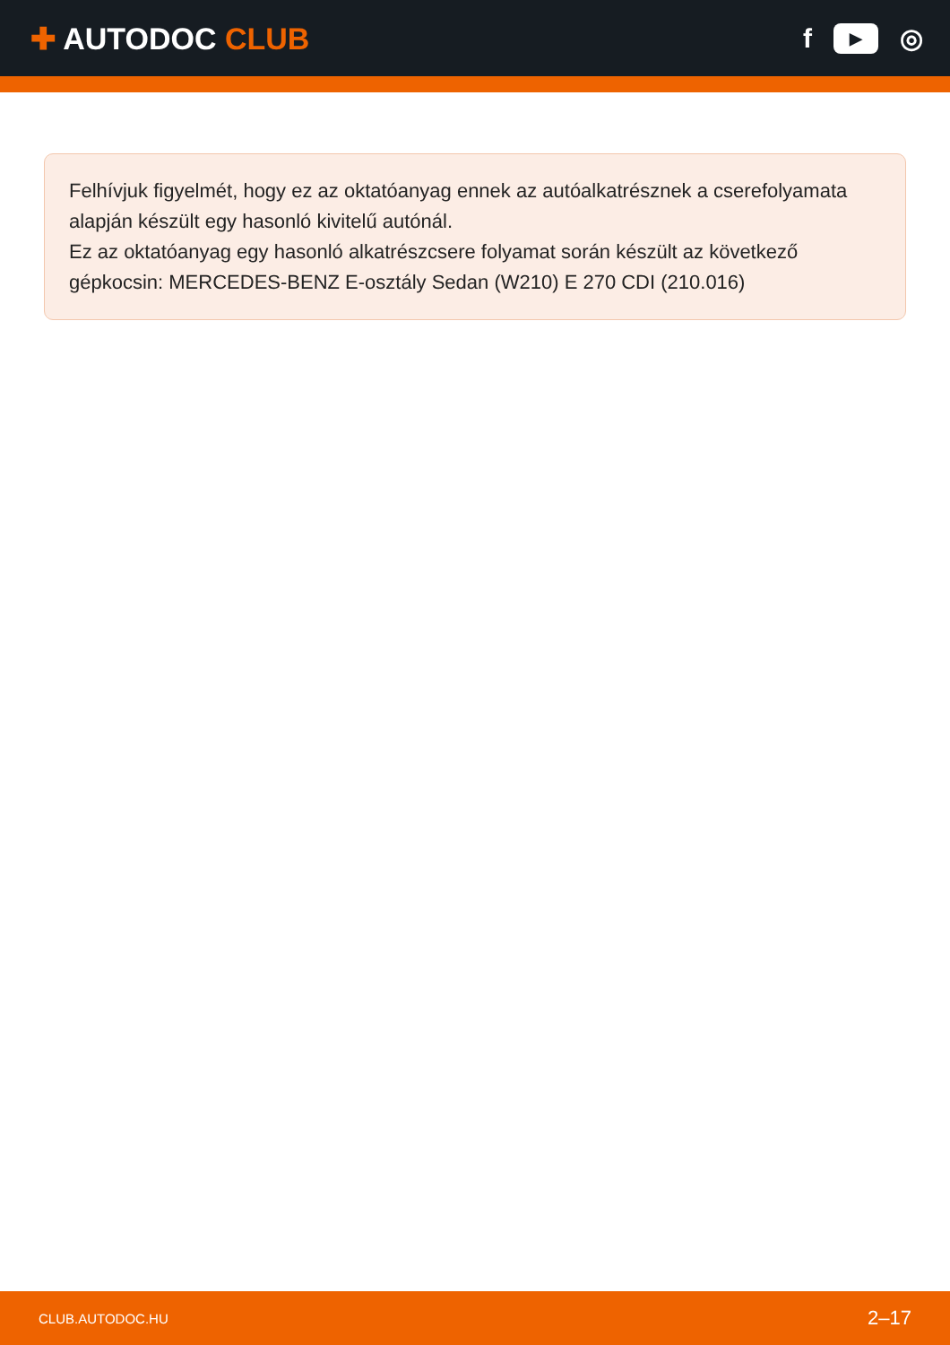✚ AUTODOC CLUB
f
▶
◎
Felhívjuk figyelmét, hogy ez az oktatóanyag ennek az autóalkatrésznek a cserefolyamata alapján készült egy hasonló kivitelű autónál.
Ez az oktatóanyag egy hasonló alkatrészcsere folyamat során készült az következő gépkocsin: MERCEDES-BENZ E-osztály Sedan (W210) E 270 CDI (210.016)
CLUB.AUTODOC.HU 2–17